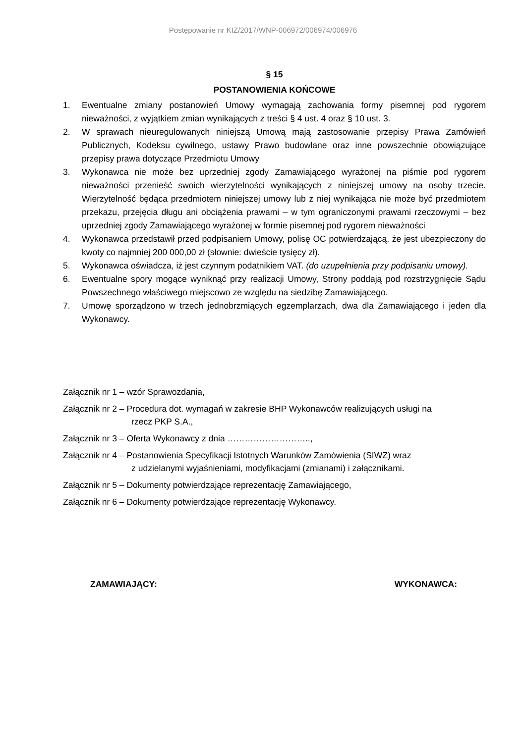Postępowanie nr KIZ/2017/WNP-006972/006974/006976
§ 15
POSTANOWIENIA KOŃCOWE
1. Ewentualne zmiany postanowień Umowy wymagają zachowania formy pisemnej pod rygorem nieważności, z wyjątkiem zmian wynikających z treści § 4 ust. 4 oraz § 10 ust. 3.
2. W sprawach nieuregulowanych niniejszą Umową mają zastosowanie przepisy Prawa Zamówień Publicznych, Kodeksu cywilnego, ustawy Prawo budowlane oraz inne powszechnie obowiązujące przepisy prawa dotyczące Przedmiotu Umowy
3. Wykonawca nie może bez uprzedniej zgody Zamawiającego wyrażonej na piśmie pod rygorem nieważności przenieść swoich wierzytelności wynikających z niniejszej umowy na osoby trzecie. Wierzytelność będąca przedmiotem niniejszej umowy lub z niej wynikająca nie może być przedmiotem przekazu, przejęcia długu ani obciążenia prawami – w tym ograniczonymi prawami rzeczowymi – bez uprzedniej zgody Zamawiającego wyrażonej w formie pisemnej pod rygorem nieważności
4. Wykonawca przedstawił przed podpisaniem Umowy, polisę OC potwierdzającą, że jest ubezpieczony do kwoty co najmniej 200 000,00 zł (słownie: dwieście tysięcy zł).
5. Wykonawca oświadcza, iż jest czynnym podatnikiem VAT. (do uzupełnienia przy podpisaniu umowy).
6. Ewentualne spory mogące wyniknąć przy realizacji Umowy, Strony poddają pod rozstrzygnięcie Sądu Powszechnego właściwego miejscowo ze względu na siedzibę Zamawiającego.
7. Umowę sporządzono w trzech jednobrzmiących egzemplarzach, dwa dla Zamawiającego i jeden dla Wykonawcy.
Załącznik nr 1 – wzór Sprawozdania,
Załącznik nr 2 – Procedura dot. wymagań w zakresie BHP Wykonawców realizujących usługi na
rzecz PKP S.A.,
Załącznik nr 3 – Oferta Wykonawcy z dnia ………………………..,
Załącznik nr 4 – Postanowienia Specyfikacji Istotnych Warunków Zamówienia (SIWZ) wraz
z udzielanymi wyjaśnieniami, modyfikacjami (zmianami) i załącznikami.
Załącznik nr 5 – Dokumenty potwierdzające reprezentację Zamawiającego,
Załącznik nr 6 – Dokumenty potwierdzające reprezentację Wykonawcy.
ZAMAWIAJĄCY: WYKONAWCA: